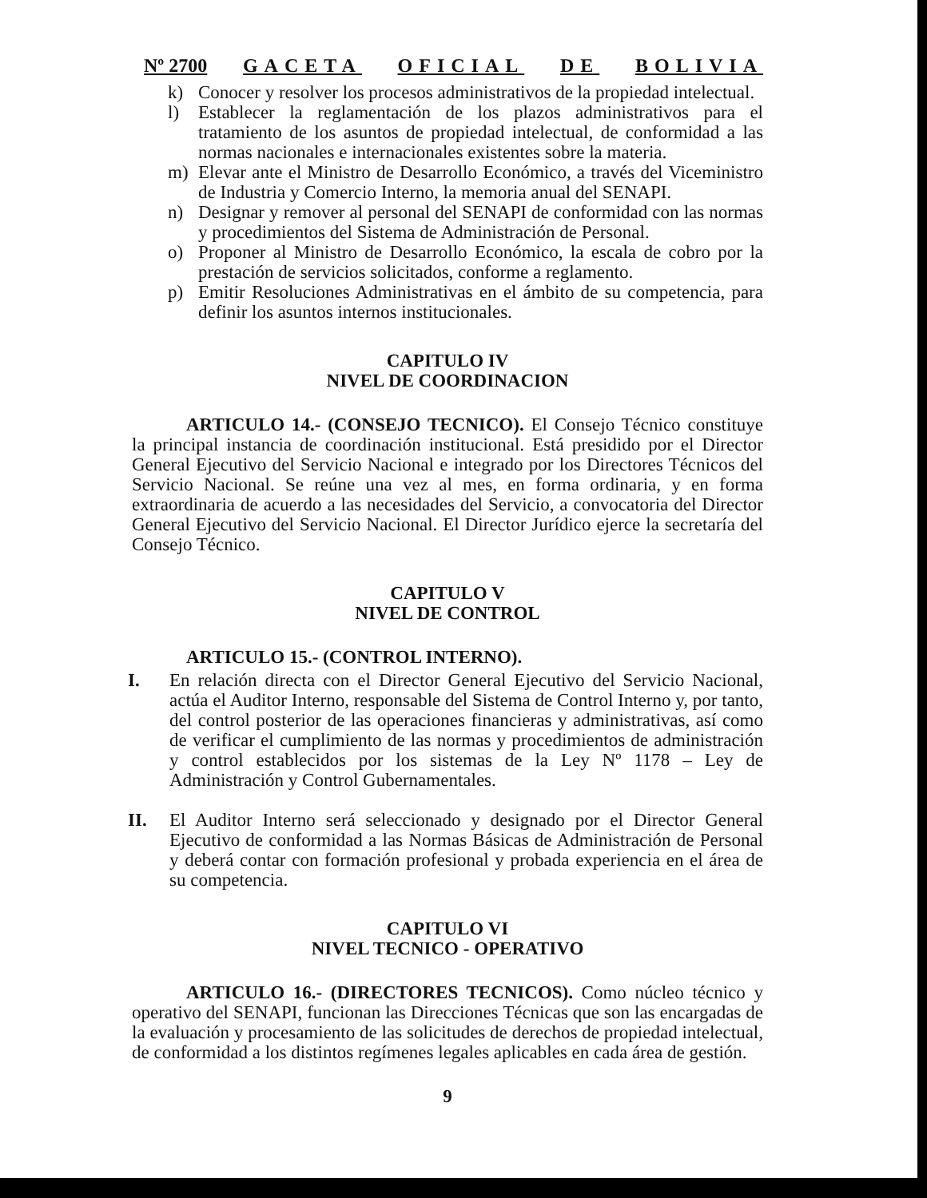Nº 2700 GACETA OFICIAL DE BOLIVIA
k) Conocer y resolver los procesos administrativos de la propiedad intelectual.
l) Establecer la reglamentación de los plazos administrativos para el tratamiento de los asuntos de propiedad intelectual, de conformidad a las normas nacionales e internacionales existentes sobre la materia.
m) Elevar ante el Ministro de Desarrollo Económico, a través del Viceministro de Industria y Comercio Interno, la memoria anual del SENAPI.
n) Designar y remover al personal del SENAPI de conformidad con las normas y procedimientos del Sistema de Administración de Personal.
o) Proponer al Ministro de Desarrollo Económico, la escala de cobro por la prestación de servicios solicitados, conforme a reglamento.
p) Emitir Resoluciones Administrativas en el ámbito de su competencia, para definir los asuntos internos institucionales.
CAPITULO IV
NIVEL DE COORDINACION
ARTICULO 14.- (CONSEJO TECNICO). El Consejo Técnico constituye la principal instancia de coordinación institucional. Está presidido por el Director General Ejecutivo del Servicio Nacional e integrado por los Directores Técnicos del Servicio Nacional. Se reúne una vez al mes, en forma ordinaria, y en forma extraordinaria de acuerdo a las necesidades del Servicio, a convocatoria del Director General Ejecutivo del Servicio Nacional. El Director Jurídico ejerce la secretaría del Consejo Técnico.
CAPITULO V
NIVEL DE CONTROL
ARTICULO 15.- (CONTROL INTERNO).
I. En relación directa con el Director General Ejecutivo del Servicio Nacional, actúa el Auditor Interno, responsable del Sistema de Control Interno y, por tanto, del control posterior de las operaciones financieras y administrativas, así como de verificar el cumplimiento de las normas y procedimientos de administración y control establecidos por los sistemas de la Ley Nº 1178 – Ley de Administración y Control Gubernamentales.
II. El Auditor Interno será seleccionado y designado por el Director General Ejecutivo de conformidad a las Normas Básicas de Administración de Personal y deberá contar con formación profesional y probada experiencia en el área de su competencia.
CAPITULO VI
NIVEL TECNICO - OPERATIVO
ARTICULO 16.- (DIRECTORES TECNICOS). Como núcleo técnico y operativo del SENAPI, funcionan las Direcciones Técnicas que son las encargadas de la evaluación y procesamiento de las solicitudes de derechos de propiedad intelectual, de conformidad a los distintos regímenes legales aplicables en cada área de gestión.
9